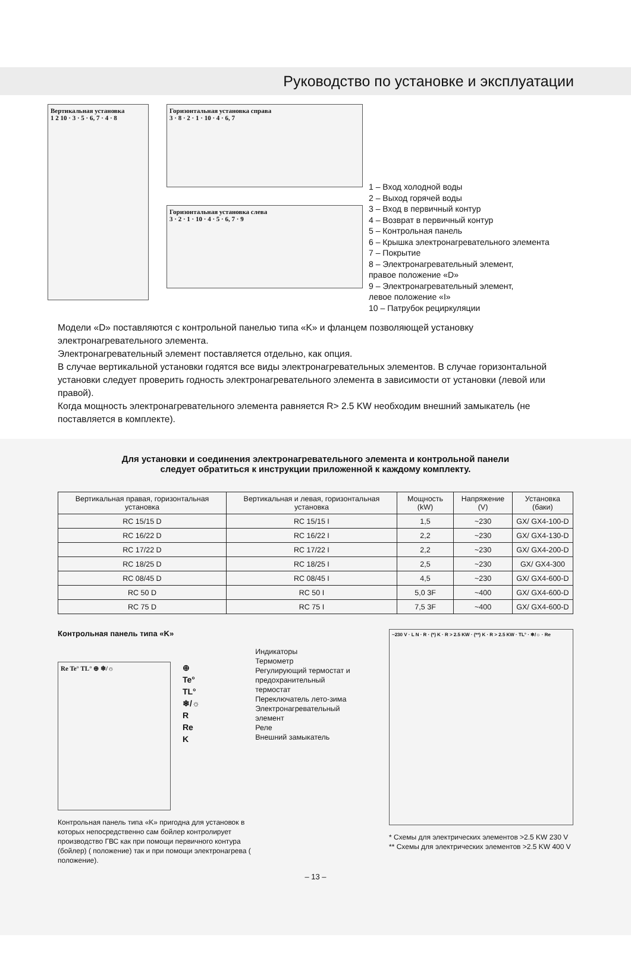Руководство по установке и эксплуатации
Вертикальная установка
1 2 10 · 3 · 5 · 6, 7 · 4 · 8
Горизонтальная установка справа
3 · 8 · 2 · 1 · 10 · 4 · 6, 7
Горизонтальная установка слева
3 · 2 · 1 · 10 · 4 · 5 · 6, 7 · 9
1 – Вход холодной воды
2 – Выход горячей воды
3 – Вход в первичный контур
4 – Возврат в первичный контур
5 – Контрольная панель
6 – Крышка электронагревательного элемента
7 – Покрытие
8 – Электронагревательный элемент,
правое положение «D»
9 – Электронагревательный элемент,
левое положение «I»
10 – Патрубок рециркуляции
Модели «D» поставляются с контрольной панелью типа «K» и фланцем позволяющей установку электронагревательного элемента.
Электронагревательный элемент поставляется отдельно, как опция.
В случае вертикальной установки годятся все виды электронагревательных элементов. В случае горизонтальной установки следует проверить годность электронагревательного элемента в зависимости от установки (левой или правой).
Когда мощность электронагревательного элемента равняется R> 2.5 KW необходим внешний замыкатель (не поставляется в комплекте).
Для установки и соединения электронагревательного элемента и контрольной панели
следует обратиться к инструкции приложенной к каждому комплекту.
| Вертикальная правая, горизонтальная установка | Вертикальная и левая, горизонтальная установка | Мощность (kW) | Напряжение (V) | Установка (баки) |
| --- | --- | --- | --- | --- |
| RC 15/15 D | RC 15/15 I | 1,5 | ~230 | GX/ GX4-100-D |
| RC 16/22 D | RC 16/22 I | 2,2 | ~230 | GX/ GX4-130-D |
| RC 17/22 D | RC 17/22 I | 2,2 | ~230 | GX/ GX4-200-D |
| RC 18/25 D | RC 18/25 I | 2,5 | ~230 | GX/ GX4-300 |
| RC 08/45 D | RC 08/45 I | 4,5 | ~230 | GX/ GX4-600-D |
| RC 50 D | RC 50 I | 5,0 3F | ~400 | GX/ GX4-600-D |
| RC 75 D | RC 75 I | 7,5 3F | ~400 | GX/ GX4-600-D |
Контрольная панель типа «K»
Re Te° TL° ⊕ ❄/☼
⊕
Te°
TL°
❄/☼
R
Re
K
Контрольная панель типа «K» пригодна для установок в которых непосредственно сам бойлер контролирует производство ГВС как при помощи первичного контура (бойлер) ( положение) так и при помощи электронагрева ( положение).
Индикаторы
Термометр
Регулирующий термостат и предохранительный термостат
Переключатель лето-зима
Электронагревательный элемент
Реле
Внешний замыкатель
~230 V · L N · R · (*) K · R > 2.5 KW · (**) K · R > 2.5 KW · TL° · ❄/☼ · Re
* Схемы для электрических элементов >2.5 KW 230 V
** Схемы для электрических элементов >2.5 KW 400 V
– 13 –